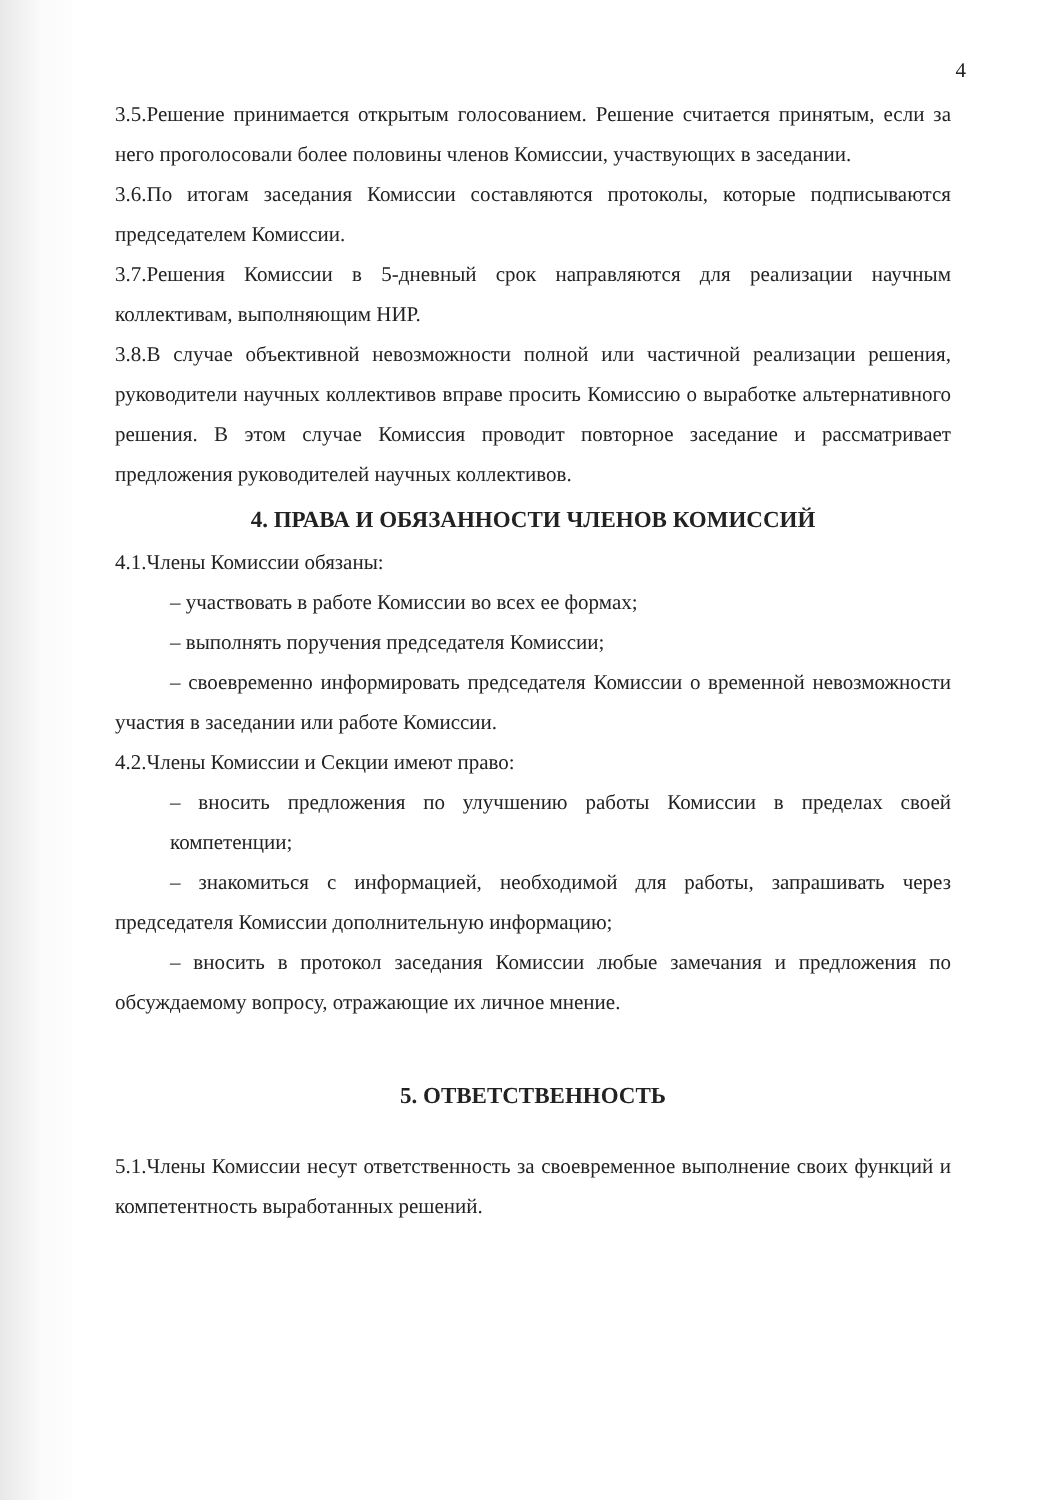4
3.5.Решение принимается открытым голосованием. Решение считается принятым, если за него проголосовали более половины членов Комиссии, участвующих в заседании.
3.6.По итогам заседания Комиссии составляются протоколы, которые подписываются председателем Комиссии.
3.7.Решения Комиссии в 5-дневный срок направляются для реализации научным коллективам, выполняющим НИР.
3.8.В случае объективной невозможности полной или частичной реализации решения, руководители научных коллективов вправе просить Комиссию о выработке альтернативного решения. В этом случае Комиссия проводит повторное заседание и рассматривает предложения руководителей научных коллективов.
4. ПРАВА И ОБЯЗАННОСТИ ЧЛЕНОВ КОМИССИЙ
4.1.Члены Комиссии обязаны:
– участвовать в работе Комиссии во всех ее формах;
– выполнять поручения председателя Комиссии;
– своевременно информировать председателя Комиссии о временной невозможности участия в заседании или работе Комиссии.
4.2.Члены Комиссии и Секции имеют право:
– вносить предложения по улучшению работы Комиссии в пределах своей компетенции;
– знакомиться с информацией, необходимой для работы, запрашивать через председателя Комиссии дополнительную информацию;
– вносить в протокол заседания Комиссии любые замечания и предложения по обсуждаемому вопросу, отражающие их личное мнение.
5. ОТВЕТСТВЕННОСТЬ
5.1.Члены Комиссии несут ответственность за своевременное выполнение своих функций и компетентность выработанных решений.